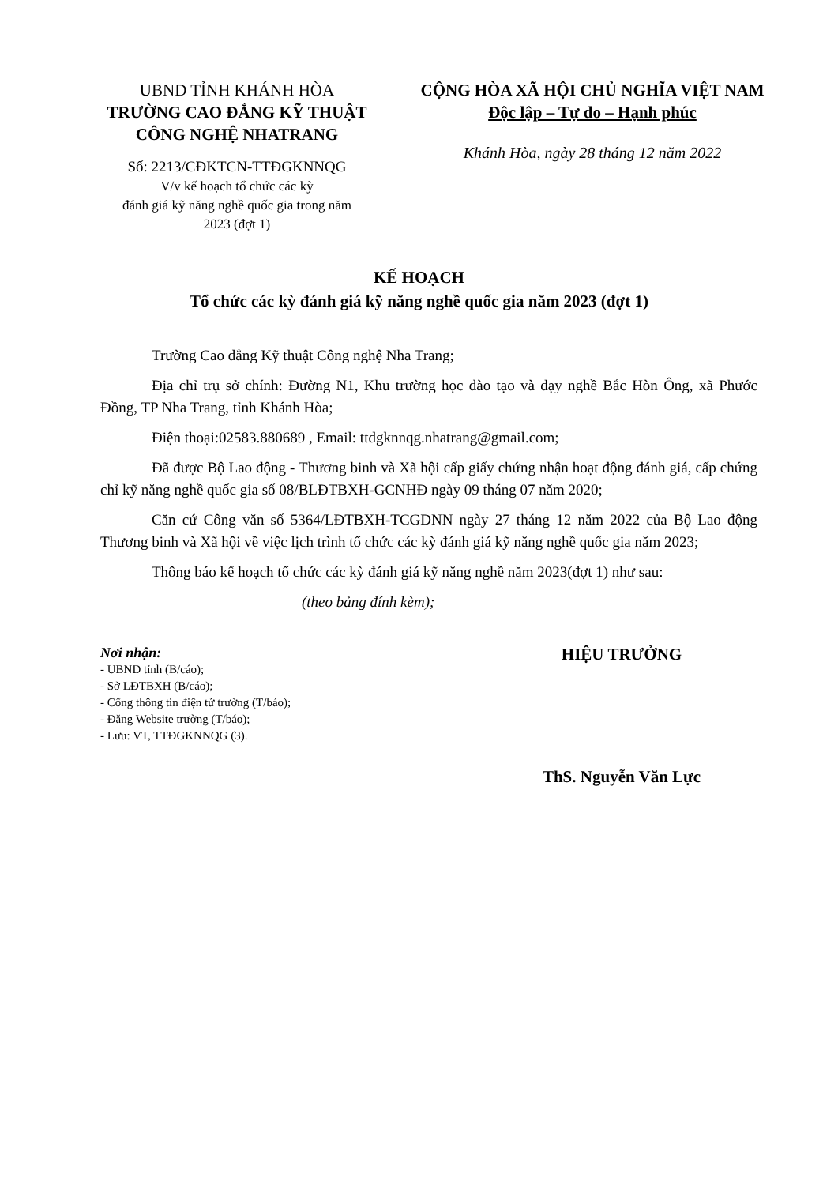UBND TỈNH KHÁNH HÒA
TRƯỜNG CAO ĐẲNG KỸ THUẬT
CÔNG NGHỆ NHATRANG
Số: 2213/CĐKTCN-TTĐGKNNQG
V/v kế hoạch tổ chức các kỳ
đánh giá kỹ năng nghề quốc gia trong năm
2023 (đợt 1)
CỘNG HÒA XÃ HỘI CHỦ NGHĨA VIỆT NAM
Độc lập – Tự do – Hạnh phúc
Khánh Hòa, ngày 28 tháng 12 năm 2022
KẾ HOẠCH
Tổ chức các kỳ đánh giá kỹ năng nghề quốc gia năm 2023 (đợt 1)
Trường Cao đẳng Kỹ thuật Công nghệ Nha Trang;
Địa chỉ trụ sở chính: Đường N1, Khu trường học đào tạo và dạy nghề Bắc Hòn Ông, xã Phước Đồng, TP Nha Trang, tỉnh Khánh Hòa;
Điện thoại:02583.880689 , Email: ttdgknnqg.nhatrang@gmail.com;
Đã được Bộ Lao động - Thương binh và Xã hội cấp giấy chứng nhận hoạt động đánh giá, cấp chứng chỉ kỹ năng nghề quốc gia số 08/BLĐTBXH-GCNHĐ ngày 09 tháng 07 năm 2020;
Căn cứ Công văn số 5364/LĐTBXH-TCGDNN ngày 27 tháng 12 năm 2022 của Bộ Lao động Thương binh và Xã hội về việc lịch trình tổ chức các kỳ đánh giá kỹ năng nghề quốc gia năm 2023;
Thông báo kế hoạch tổ chức các kỳ đánh giá kỹ năng nghề năm 2023(đợt 1) như sau:
(theo bảng đính kèm);
Nơi nhận:
- UBND tỉnh (B/cáo);
- Sở LĐTBXH (B/cáo);
- Cổng thông tin điện tử trường (T/báo);
- Đăng Website trường (T/báo);
- Lưu: VT, TTĐGKNNQG (3).
HIỆU TRƯỞNG
ThS. Nguyễn Văn Lực